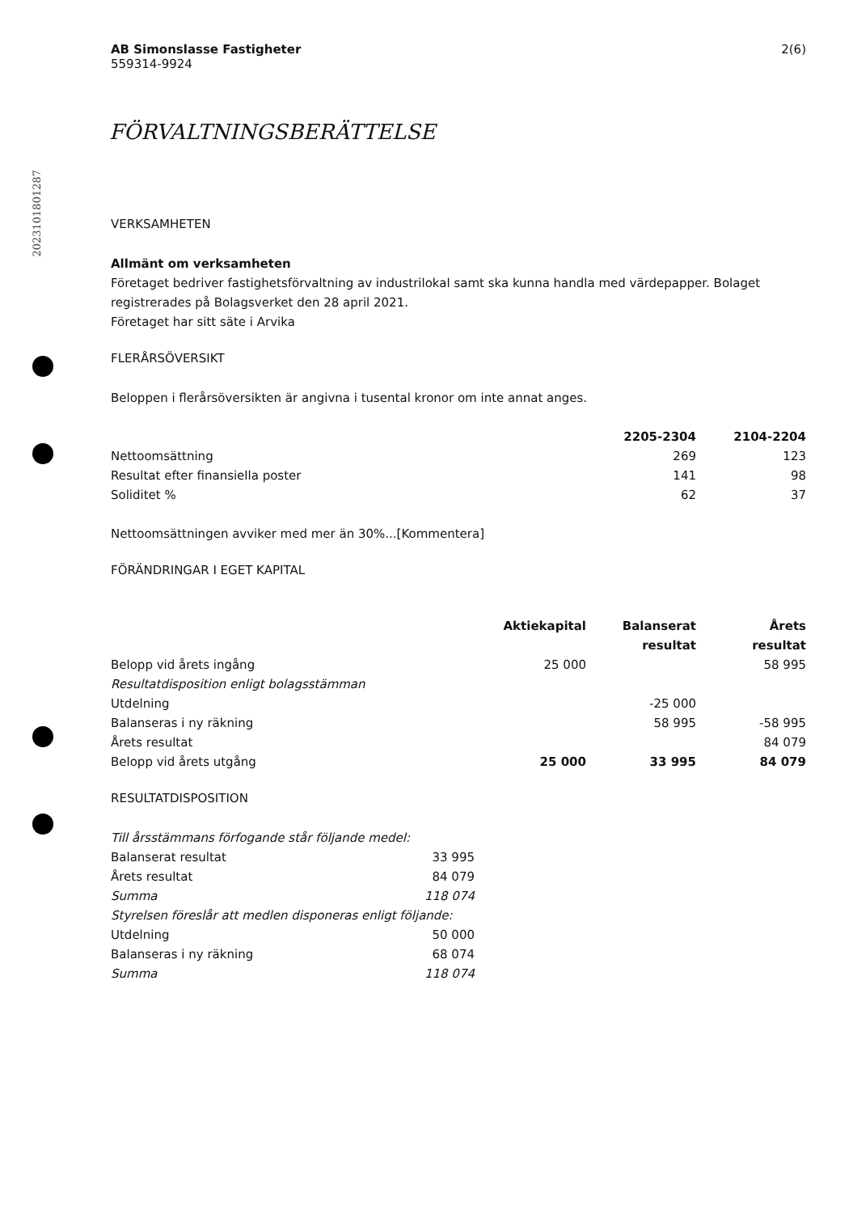2023101801287
AB Simonslasse Fastigheter
559314-9924
2(6)
FÖRVALTNINGSBERÄTTELSE
VERKSAMHETEN
Allmänt om verksamheten
Företaget bedriver fastighetsförvaltning av industrilokal samt ska kunna handla med värdepapper. Bolaget registrerades på Bolagsverket den 28 april 2021.
Företaget har sitt säte i Arvika
FLERÅRSÖVERSIKT
Beloppen i flerårsöversikten är angivna i tusental kronor om inte annat anges.
| | 2205-2304 | 2104-2204 |
| --- | --- | --- |
| Nettoomsättning | 269 | 123 |
| Resultat efter finansiella poster | 141 | 98 |
| Soliditet % | 62 | 37 |
Nettoomsättningen avviker med mer än 30%...[Kommentera]
FÖRÄNDRINGAR I EGET KAPITAL
| | Aktiekapital | Balanserat resultat | Årets resultat |
| --- | --- | --- | --- |
| Belopp vid årets ingång | 25 000 | | 58 995 |
| Resultatdisposition enligt bolagsstämman | | | |
| Utdelning | | -25 000 | |
| Balanseras i ny räkning | | 58 995 | -58 995 |
| Årets resultat | | | 84 079 |
| Belopp vid årets utgång | 25 000 | 33 995 | 84 079 |
RESULTATDISPOSITION
| Till årsstämmans förfogande står följande medel: | |
| Balanserat resultat | 33 995 |
| Årets resultat | 84 079 |
| Summa | 118 074 |
| Styrelsen föreslår att medlen disponeras enligt följande: | |
| Utdelning | 50 000 |
| Balanseras i ny räkning | 68 074 |
| Summa | 118 074 |